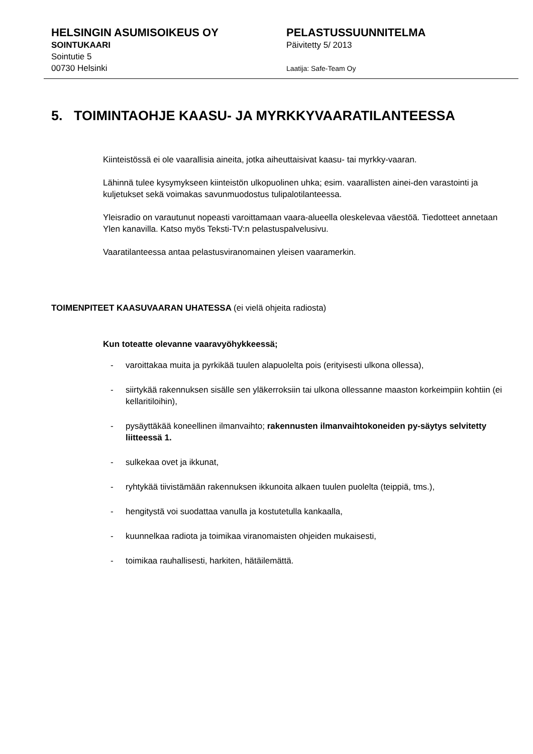HELSINGIN ASUMISOIKEUS OY
SOINTUKAARI
Sointutie 5
00730 Helsinki
PELASTUSSUUNNITELMA
Päivitetty 5/ 2013
Laatija: Safe-Team Oy
5. TOIMINTAOHJE KAASU- JA MYRKKYVAARATILANTEESSA
Kiinteistössä ei ole vaarallisia aineita, jotka aiheuttaisivat kaasu- tai myrkky-vaaran.
Lähinnä tulee kysymykseen kiinteistön ulkopuolinen uhka; esim. vaarallisten ainei-den varastointi ja kuljetukset sekä voimakas savunmuodostus tulipalotilanteessa.
Yleisradio on varautunut nopeasti varoittamaan vaara-alueella oleskelevaa väestöä. Tiedotteet annetaan Ylen kanavilla. Katso myös Teksti-TV:n pelastuspalvelusivu.
Vaaratilanteessa antaa pelastusviranomainen yleisen vaaramerkin.
TOIMENPITEET KAASUVAARAN UHATESSA (ei vielä ohjeita radiosta)
Kun toteatte olevanne vaaravyöhykkeessä;
- varoittakaa muita ja pyrkikää tuulen alapuolelta pois (erityisesti ulkona ollessa),
- siirtykää rakennuksen sisälle sen yläkerroksiin tai ulkona ollessanne maaston korkeimpiin kohtiin (ei kellaritiloihin),
- pysäyttäkää koneellinen ilmanvaihto; rakennusten ilmanvaihtokoneiden py-säytys selvitetty liitteessä 1.
- sulkekaa ovet ja ikkunat,
- ryhtykää tiivistämään rakennuksen ikkunoita alkaen tuulen puolelta (teippiä, tms.),
- hengitystä voi suodattaa vanulla ja kostutetulla kankaalla,
- kuunnelkaa radiota ja toimikaa viranomaisten ohjeiden mukaisesti,
- toimikaa rauhallisesti, harkiten, hätäilemättä.